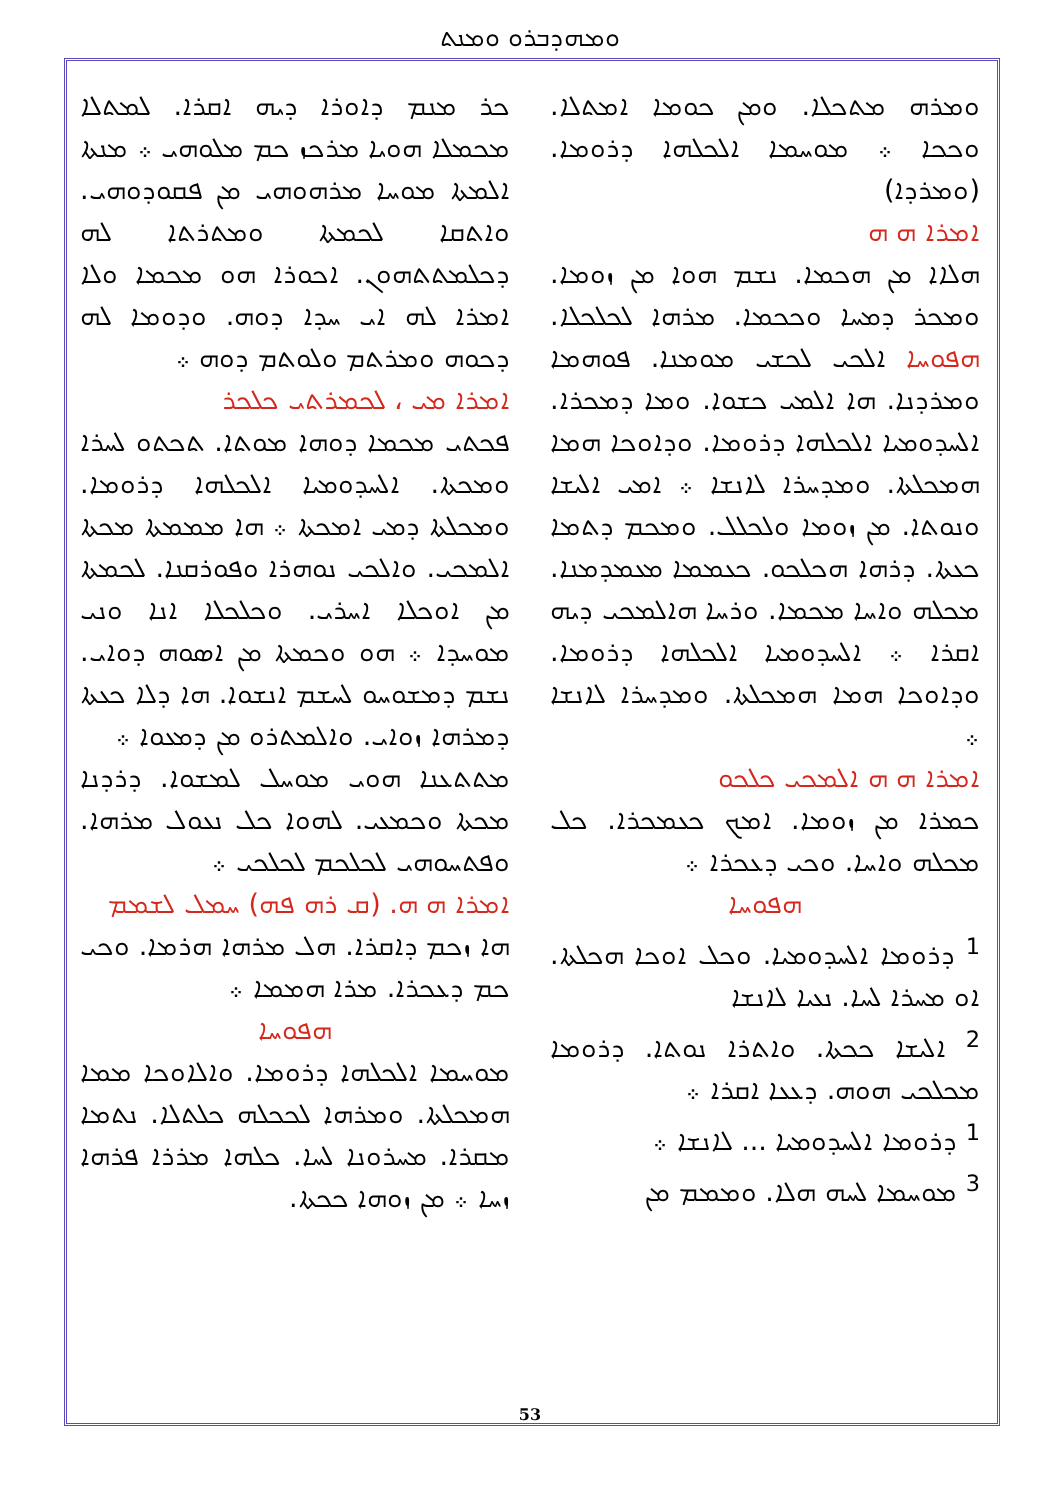ܘܡܗܕܒܪܘ ܘܡܢܬ
ܟܪ ܡܢܡ ܕܐܘܪܐ ܕܝܗ ܐܩܪܐ. ܠܡܬܠܐ ܡܟܡܠܐ ܗܘܝܐ ܡܪܟܙ ܟܡ ܡܠܘܗܝ ܀ ܡܢܬܐ ܐܠܡܬܐ ܡܘܚܐ ܡܪܗܘܗܝ ܡܢ ܦܩܘܕܘܗܝ. ܘܐܬܩܐ ܠܟܡܬܐ ܘܡܬܪܬܐ ܠܗ ܕܟܠܡܬܬܗܘܢ. ܐܟܘܪܐ ܗܘ ܡܟܡܐ ܘܠܐ ܐܡܪܐ ܠܗ ܐܝ ܚܕܐ ܕܘܗ. ܘܕܘܡܐ ܠܗ ܕܟܘܗ ܘܡܪܬܡ ܘܠܘܬܡ ܕܘܗ ܀
ܐܡܪܐ ܡܝ ، ܠܟܡܪܬܝ ܟܠܟܪ
ܦܟܬܝ ܡܟܡܐ ܕܘܗܐ ܡܘܬܐ. ܬܟܬܘ ܠܚܪܐ ܘܡܟܬܐ. ܐܠܚܕܘܡܝܐ ܐܠܟܠܗܐ ܕܪܘܡܐ. ܘܡܟܠܬܐ ܕܡܝ ܐܡܟܬܐ ܀ ܗܐ ܡܡܡܬܐ ܡܟܬܐ ܐܠܡܟܝ. ܘܐܠܟܝ ܢܘܗܪܐ ܘܦܘܪܩܢܐ. ܠܟܡܬܐ ܡܢ ܐܘܟܠܐ ܐܚܪܝ. ܘܟܠܟܠܐ ܐܢܐ ܘܢܝ ܡܘܚܕܐ ܀ ܗܘ ܘܟܡܬܐ ܡܢ ܐܣܘܗ ܕܘܐܝ. ܢܫܡ ܕܡܫܘܚܘ ܠܚܫܡ ܐܢܫܘܐ. ܗܐ ܕܠܐ ܟܥܬܐ ܕܡܪܗܐ ܙܘܐܝ. ܘܐܠܡܬܪܘ ܡܢ ܕܡܥܘܐ ܀
ܡܬܬܥܢܐ ܗܘܝ ܡܘܚܠ ܠܡܫܘܐ. ܕܪܕܢܐ ܡܟܬܐ ܘܟܡܥܝ. ܠܗܘܐ ܟܠ ܢܥܘܠ ܡܪܗܐ. ܘܦܬܚܘܗܝ ܠܟܠܟܡ ܠܟܠܟܝ ܀
ܐܡܪܐ ܗ ܗ. (ܩ ܪܗ ܦܗ) ܚܡܠ ܠܫܡܡ
ܗܐ ܙܟܡ ܕܐܩܪܐ. ܗܠ ܡܪܗܐ ܗܪܡܐ. ܘܟܝ ܟܡ ܕܥܟܪܐ. ܡܪܐ ܗܡܡܐ ܀
ܗܦܘܚܐ
ܡܘܚܡܐ ܐܠܟܠܗܐ ܕܪܘܡܐ. ܘܐܠܐܘܟܐ ܡܡܐ ܗܡܟܠܬܐ. ܘܡܪܗܐ ܠܟܟܠܗ ܟܠܬܠܐ. ܢܬܡܐ ܡܩܪܐ. ܡܚܪܘܢܐ ܠܚܐ. ܟܠܗܐ ܡܪܪܐ ܦܪܗܐ ܙܚܐ ܀ ܡܢ ܙܘܗܐ ܟܟܬܐ.
ܘܡܪܗ ܡܬܟܠܐ. ܘܡܢ ܟܘܡܐ ܐܡܬܠܐ. ܘܟܟܐ ܀ ܡܘܚܡܐ ܐܠܟܠܗܐ ܕܪܘܡܐ. (ܘܡܪܕܐ)
ܐܡܪܐ ܗ ܗ
ܗܠܐܐ ܡܢ ܗܟܡܐ. ܢܫܡ ܗܘܐ ܡܢ ܙܘܡܐ. ܘܡܟܪ ܕܡܚܐ ܘܟܟܡܐ. ܡܪܗܐ ܠܟܠܟܠܐ. ܗܦܘܚܐ ܐܠܟܝ ܠܟܫܝ ܡܘܡܢܐ. ܦܘܗܡܐ ܘܡܪܕܢܐ. ܗܐ ܐܠܡܝ ܟܫܘܐ. ܘܡܐ ܕܡܟܪܐ. ܐܠܚܕܘܡܝܐ ܐܠܟܠܗܐ ܕܪܘܡܐ. ܘܕܐܘܟܐ ܗܡܐ ܗܡܟܠܬܐ. ܘܡܕܚܪܐ ܠܐܢܫܐ ܀ ܐܡܝ ܐܠܝܫܐ ܘܢܘܬܐ. ܡܢ ܙܘܡܐ ܘܠܟܠܠ. ܘܡܟܡ ܕܬܡܐ ܟܥܬܐ. ܕܪܗܐ ܗܟܠܟܘ. ܟܥܡܡܐ ܡܥܡܕܡܢܐ. ܡܟܠܗ ܘܐܚܐ ܡܟܡܐ. ܘܪܚܐ ܗܐܠܡܟܝ ܕܝܗ ܐܩܪܐ ܀ ܐܠܚܕܘܡܝܐ ܐܠܟܠܗܐ ܕܪܘܡܐ. ܘܕܐܘܟܐ ܗܡܐ ܗܡܟܠܬܐ. ܘܡܕܚܪܐ ܠܐܢܫܐ ܀
ܐܡܪܐ ܗ ܗ ܐܠܡܟܝ ܟܠܟܘ
ܟܡܪܐ ܡܢ ܙܘܡܐ. ܐܡܟ ܟܥܡܟܪܐ. ܟܠ ܡܟܠܗ ܘܐܚܐ. ܘܟܝ ܕܥܟܪܐ ܀
ܗܦܘܚܐ
<sup>1</sup> ܕܪܘܡܐ ܐܠܚܕܘܡܝܐ. ܘܟܠ ܐܘܟܐ ܗܟܠܬܐ. ܐܘ ܡܚܪܐ ܠܚܐ. ܢܥܝܐ ܠܐܢܫܐ
<sup>2</sup> ܐܠܝܫܐ ܟܟܬܐ. ܘܐܬܪܐ ܢܘܬܐ. ܕܪܘܡܐ ܡܟܠܟܝ ܗܘܗ. ܕܥܥܐ ܐܩܪܐ ܀
<sup>1</sup> ܕܪܘܡܐ ܐܠܚܕܘܡܝܐ ... ܠܐܢܫܐ ܀
<sup>3</sup> ܡܘܚܡܐ ܠܚܗ ܗܠܐ. ܘܡܡܡ ܡܢ
53